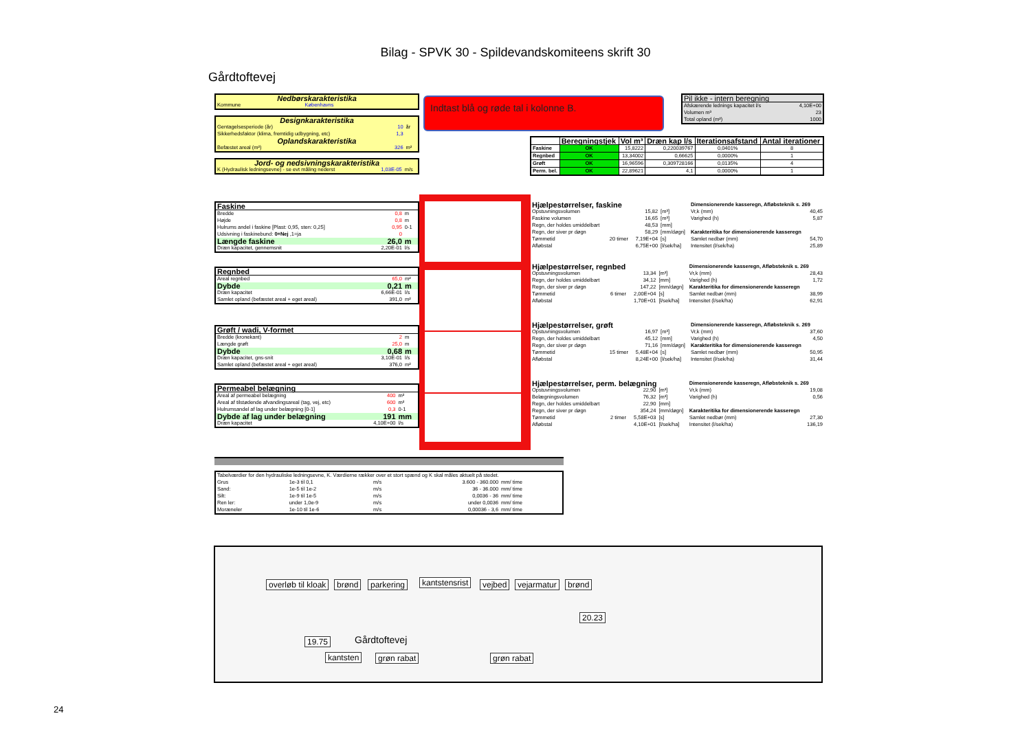Bilag - SPVK 30 - Spildevandskomiteens skrift 30
Gårdtoftevej
| Nedbørskarakteristika | | |
| --- | --- | --- |
| Kommune | Københavns | |
| Designkarakteristika | | |
| --- | --- | --- |
| Gentagelsesperiode (år) | 10 | år |
| Sikkerhedsfaktor (klima, fremtidig udbygning, etc) | 1,3 | |
| Oplandskarakteristika | | |
| Befæstet areal (m²) | 326 | m² |
| Jord- og nedsivningskarakteristika | | |
| --- | --- | --- |
| K (Hydraulisk ledningsevne) - se evt måling nederst | 1,03E-05 | m/s |
Indtast blå og røde tal i kolonne B.
| Pil ikke - intern beregning | |
| --- | --- |
| Afskærende lednings kapacitet l/s | 4,10E+00 |
| Volumen m³ | 23 |
| Total opland (m²) | 1000 |
| | Beregningstjek | Vol m³ | Dræn kap l/s | Iterationsafstand | Antal iterationer |
| --- | --- | --- | --- | --- | --- |
| Faskine | OK | 15,8222 | 0,220039767 | 0,0401% | 8 |
| Regnbed | OK | 13,34002 | 0,66625 | 0,0000% | 1 |
| Grøft | OK | 16,96596 | 0,309728166 | 0,0135% | 4 |
| Perm. bel. | OK | 22,89621 | 4,1 | 0,0000% | 1 |
| Faskine | | |
| --- | --- | --- |
| Bredde | 0,8 | m |
| Højde | 0,8 | m |
| Hulrums andel i faskine [Plast: 0,95, sten: 0,25] | 0,95 | 0-1 |
| Udsivning i faskinebund: 0=Nej ,1=ja | 0 | |
| Længde faskine | 26,0 | m |
| Dræn kapacitet, gennemsnit | 2,20E-01 | l/s |
| Regnbed | | |
| --- | --- | --- |
| Areal regnbed | 65,0 | m² |
| Dybde | 0,21 | m |
| Dræn kapacitet | 6,66E-01 | l/s |
| Samlet opland (befæstet areal + eget areal) | 391,0 | m² |
| Grøft / wadi, V-formet | | |
| --- | --- | --- |
| Bredde (kronekant) | 2 | m |
| Længde grøft | 25,0 | m |
| Dybde | 0,68 | m |
| Dræn kapacitet, gns-snit | 3,10E-01 | l/s |
| Samlet opland (befæstet areal + eget areal) | 376,0 | m² |
| Permeabel belægning | | |
| --- | --- | --- |
| Areal af permeabel belægning | 400 | m² |
| Areal af tilstødende afvandingsareal (tag, vej, etc) | 600 | m² |
| Hulrumsandel af lag under belægning [0-1] | 0,3 | 0-1 |
| Dybde af lag under belægning | 191 | mm |
| Dræn kapacitet | 4,10E+00 | l/s |
| Hjælpestørrelser, faskine | | | | Dimensionerende kasseregn, Afløbsteknik s. 269 | |
| Opstuvningsvolumen | | 15,82 | [m³] | Vr,k (mm) | 40,45 |
| Faskine volumen | | 16,65 | [m³] | Varighed (h) | 5,87 |
| Regn, der holdes umiddelbart | | 48,53 | [mm] | | |
| Regn, der siver pr døgn | | 58,29 | [mm/døgn] | Karakteritika for dimensionerende kasseregn | |
| Tømmetid | 20 timer | 7,19E+04 | [s] | Samlet nedbør (mm) | 54,70 |
| Afløbstal | | 6,75E+00 | [l/sek/ha] | Intensitet (l/sek/ha) | 25,89 |
| Hjælpestørrelser, regnbed | | | | Dimensionerende kasseregn, Afløbsteknik s. 269 | |
| Opstuvningsvolumen | | 13,34 | [m³] | Vr,k (mm) | 28,43 |
| Regn, der holdes umiddelbart | | 34,12 | [mm] | Varighed (h) | 1,72 |
| Regn, der siver pr døgn | | 147,22 | [mm/døgn] | Karakteritika for dimensionerende kasseregn | |
| Tømmetid | 6 timer | 2,00E+04 | [s] | Samlet nedbør (mm) | 38,99 |
| Afløbstal | | 1,70E+01 | [l/sek/ha] | Intensitet (l/sek/ha) | 62,91 |
| Hjælpestørrelser, grøft | | | | Dimensionerende kasseregn, Afløbsteknik s. 269 | |
| Opstuvningsvolumen | | 16,97 | [m³] | Vr,k (mm) | 37,60 |
| Regn, der holdes umiddelbart | | 45,12 | [mm] | Varighed (h) | 4,50 |
| Regn, der siver pr døgn | | 71,16 | [mm/døgn] | Karakteritika for dimensionerende kasseregn | |
| Tømmetid | 15 timer | 5,48E+04 | [s] | Samlet nedbør (mm) | 50,95 |
| Afløbstal | | 8,24E+00 | [l/sek/ha] | Intensitet (l/sek/ha) | 31,44 |
| Hjælpestørrelser, perm. belægning | | | | Dimensionerende kasseregn, Afløbsteknik s. 269 | |
| Opstuvningsvolumen | | 22,90 | [m³] | Vr,k (mm) | 19,08 |
| Belægningsvolumen | | 76,32 | [m³] | Varighed (h) | 0,56 |
| Regn, der holdes umiddelbart | | 22,90 | [mm] | | |
| Regn, der siver pr døgn | | 354,24 | [mm/døgn] | Karakteritika for dimensionerende kasseregn | |
| Tømmetid | 2 timer | 5,58E+03 | [s] | Samlet nedbør (mm) | 27,30 |
| Afløbstal | | 4,10E+01 | [l/sek/ha] | Intensitet (l/sek/ha) | 136,19 |
| Tabelværdier for den hydrauliske ledningsevne, K. Værdierne rækker over et stort spænd og K skal måles aktuelt på stedet. | | | | |
| Grus | 1e-3 til 0,1 | m/s | 3.600 - 360.000 | mm/ time |
| Sand: | 1e-5 til 1e-2 | m/s | 36 - 36.000 | mm/ time |
| Silt: | 1e-9 til 1e-5 | m/s | 0,0036 - 36 | mm/ time |
| Ren ler: | under 1,0e-9 | m/s | under 0,0036 | mm/ time |
| Moræneler | 1e-10 til 1e-6 | m/s | 0,00036 - 3,6 | mm/ time |
overløb til kloak brønd parkering kantstensrist vejbed vejarmatur brønd
20.23
19.75 Gårdtoftevej
kantsten grøn rabat grøn rabat
24